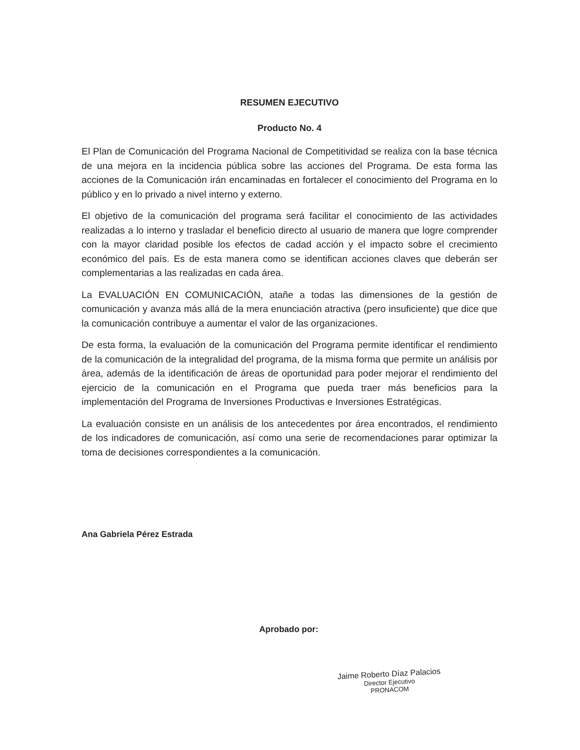RESUMEN EJECUTIVO
Producto No. 4
El Plan de Comunicación del Programa Nacional de Competitividad se realiza con la base técnica de una mejora en la incidencia pública sobre las acciones del Programa. De esta forma las acciones de la Comunicación irán encaminadas en fortalecer el conocimiento del Programa en lo público y en lo privado a nivel interno y externo.
El objetivo de la comunicación del programa será facilitar el conocimiento de las actividades realizadas a lo interno y trasladar el beneficio directo al usuario de manera que logre comprender con la mayor claridad posible los efectos de cadad acción y el impacto sobre el crecimiento económico del país. Es de esta manera como se identifican acciones claves que deberán ser complementarias a las realizadas en cada área.
La EVALUACIÓN EN COMUNICACIÓN, atañe a todas las dimensiones de la gestión de comunicación y avanza más allá de la mera enunciación atractiva (pero insuficiente) que dice que la comunicación contribuye a aumentar el valor de las organizaciones.
De esta forma, la evaluación de la comunicación del Programa permite identificar el rendimiento de la comunicación de la integralidad del programa, de la misma forma que permite un análisis por área, además de la identificación de áreas de oportunidad para poder mejorar el rendimiento del ejercicio de la comunicación en el Programa que pueda traer más beneficios para la implementación del Programa de Inversiones Productivas e Inversiones Estratégicas.
La evaluación consiste en un análisis de los antecedentes por área encontrados, el rendimiento de los indicadores de comunicación, así como una serie de recomendaciones parar optimizar la toma de decisiones correspondientes a la comunicación.
Ana Gabriela Pérez Estrada
Aprobado por:
Jaime Roberto Díaz Palacios
Director Ejecutivo
PRONACOM